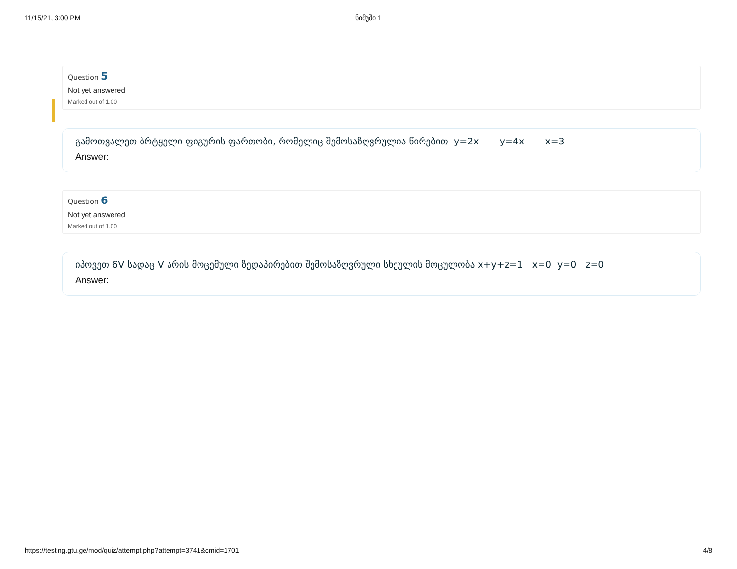11/15/21, 3:00 PM ნიმუში 1
Question 5
Not yet answered
Marked out of 1.00
გამოთვალეთ ბრტყელი ფიგურის ფართობი, რომელიც შემოსაზღვრულია წირებით y=2x y=4x x=3
Answer:
Question 6
Not yet answered
Marked out of 1.00
იპოვეთ 6V სადაც V არის მოცემული ზედაპირებით შემოსაზღვრული სხეულის მოცულობა x+y+z=1 x=0 y=0 z=0
Answer:
https://testing.gtu.ge/mod/quiz/attempt.php?attempt=3741&cmid=1701 4/8